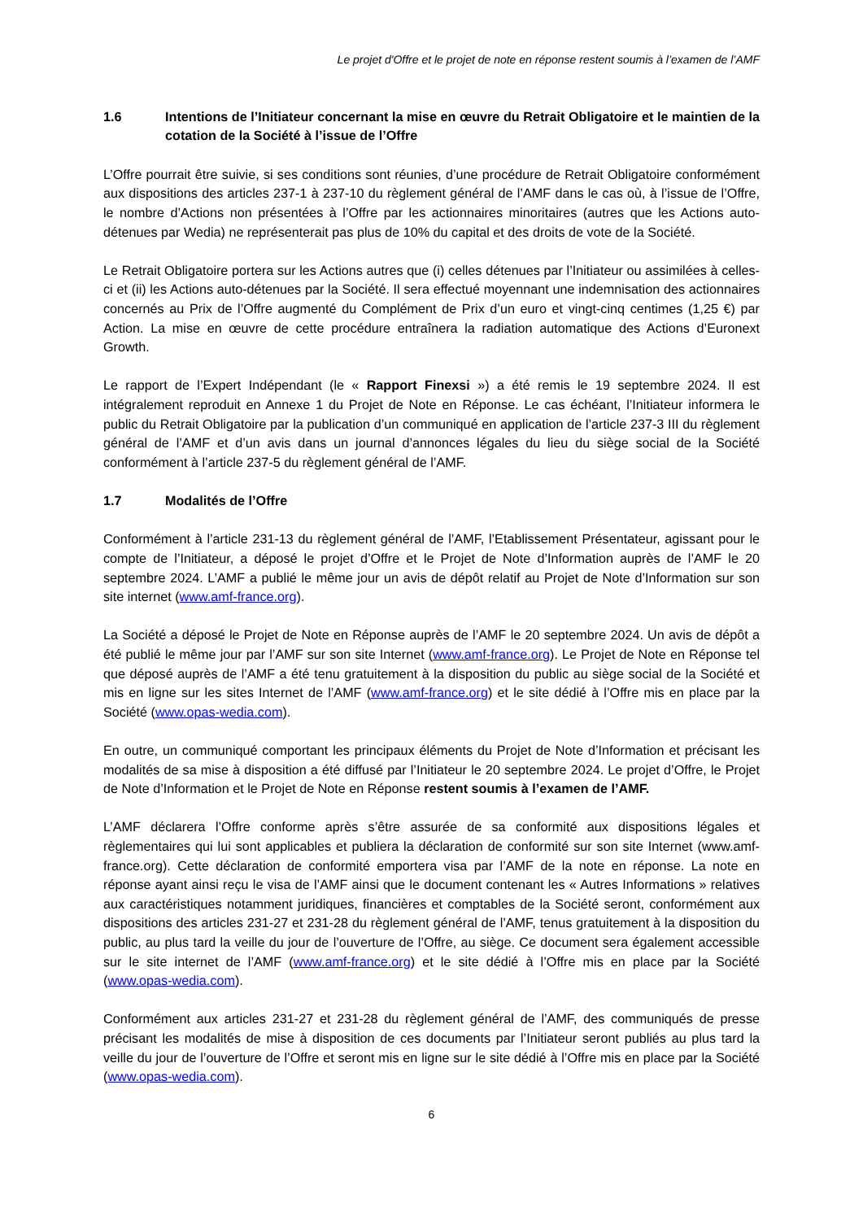Le projet d'Offre et le projet de note en réponse restent soumis à l’examen de l’AMF
1.6 Intentions de l’Initiateur concernant la mise en œuvre du Retrait Obligatoire et le maintien de la cotation de la Société à l’issue de l’Offre
L’Offre pourrait être suivie, si ses conditions sont réunies, d’une procédure de Retrait Obligatoire conformément aux dispositions des articles 237-1 à 237-10 du règlement général de l’AMF dans le cas où, à l’issue de l’Offre, le nombre d’Actions non présentées à l’Offre par les actionnaires minoritaires (autres que les Actions auto-détenues par Wedia) ne représenterait pas plus de 10% du capital et des droits de vote de la Société.
Le Retrait Obligatoire portera sur les Actions autres que (i) celles détenues par l’Initiateur ou assimilées à celles-ci et (ii) les Actions auto-détenues par la Société. Il sera effectué moyennant une indemnisation des actionnaires concernés au Prix de l’Offre augmenté du Complément de Prix d’un euro et vingt-cinq centimes (1,25 €) par Action. La mise en œuvre de cette procédure entraînera la radiation automatique des Actions d’Euronext Growth.
Le rapport de l’Expert Indépendant (le « Rapport Finexsi ») a été remis le 19 septembre 2024. Il est intégralement reproduit en Annexe 1 du Projet de Note en Réponse. Le cas échéant, l’Initiateur informera le public du Retrait Obligatoire par la publication d’un communiqué en application de l’article 237-3 III du règlement général de l’AMF et d’un avis dans un journal d’annonces légales du lieu du siège social de la Société conformément à l’article 237-5 du règlement général de l’AMF.
1.7 Modalités de l’Offre
Conformément à l’article 231-13 du règlement général de l’AMF, l’Etablissement Présentateur, agissant pour le compte de l’Initiateur, a déposé le projet d’Offre et le Projet de Note d’Information auprès de l’AMF le 20 septembre 2024. L’AMF a publié le même jour un avis de dépôt relatif au Projet de Note d’Information sur son site internet (www.amf-france.org).
La Société a déposé le Projet de Note en Réponse auprès de l’AMF le 20 septembre 2024. Un avis de dépôt a été publié le même jour par l’AMF sur son site Internet (www.amf-france.org). Le Projet de Note en Réponse tel que déposé auprès de l’AMF a été tenu gratuitement à la disposition du public au siège social de la Société et mis en ligne sur les sites Internet de l’AMF (www.amf-france.org) et le site dédié à l’Offre mis en place par la Société (www.opas-wedia.com).
En outre, un communiqué comportant les principaux éléments du Projet de Note d’Information et précisant les modalités de sa mise à disposition a été diffusé par l’Initiateur le 20 septembre 2024. Le projet d’Offre, le Projet de Note d’Information et le Projet de Note en Réponse restent soumis à l’examen de l’AMF.
L’AMF déclarera l’Offre conforme après s’être assurée de sa conformité aux dispositions légales et règlementaires qui lui sont applicables et publiera la déclaration de conformité sur son site Internet (www.amf-france.org). Cette déclaration de conformité emportera visa par l’AMF de la note en réponse. La note en réponse ayant ainsi reçu le visa de l’AMF ainsi que le document contenant les « Autres Informations » relatives aux caractéristiques notamment juridiques, financières et comptables de la Société seront, conformément aux dispositions des articles 231-27 et 231-28 du règlement général de l’AMF, tenus gratuitement à la disposition du public, au plus tard la veille du jour de l’ouverture de l’Offre, au siège. Ce document sera également accessible sur le site internet de l’AMF (www.amf-france.org) et le site dédié à l’Offre mis en place par la Société (www.opas-wedia.com).
Conformément aux articles 231-27 et 231-28 du règlement général de l’AMF, des communiqués de presse précisant les modalités de mise à disposition de ces documents par l’Initiateur seront publiés au plus tard la veille du jour de l’ouverture de l’Offre et seront mis en ligne sur le site dédié à l’Offre mis en place par la Société (www.opas-wedia.com).
6